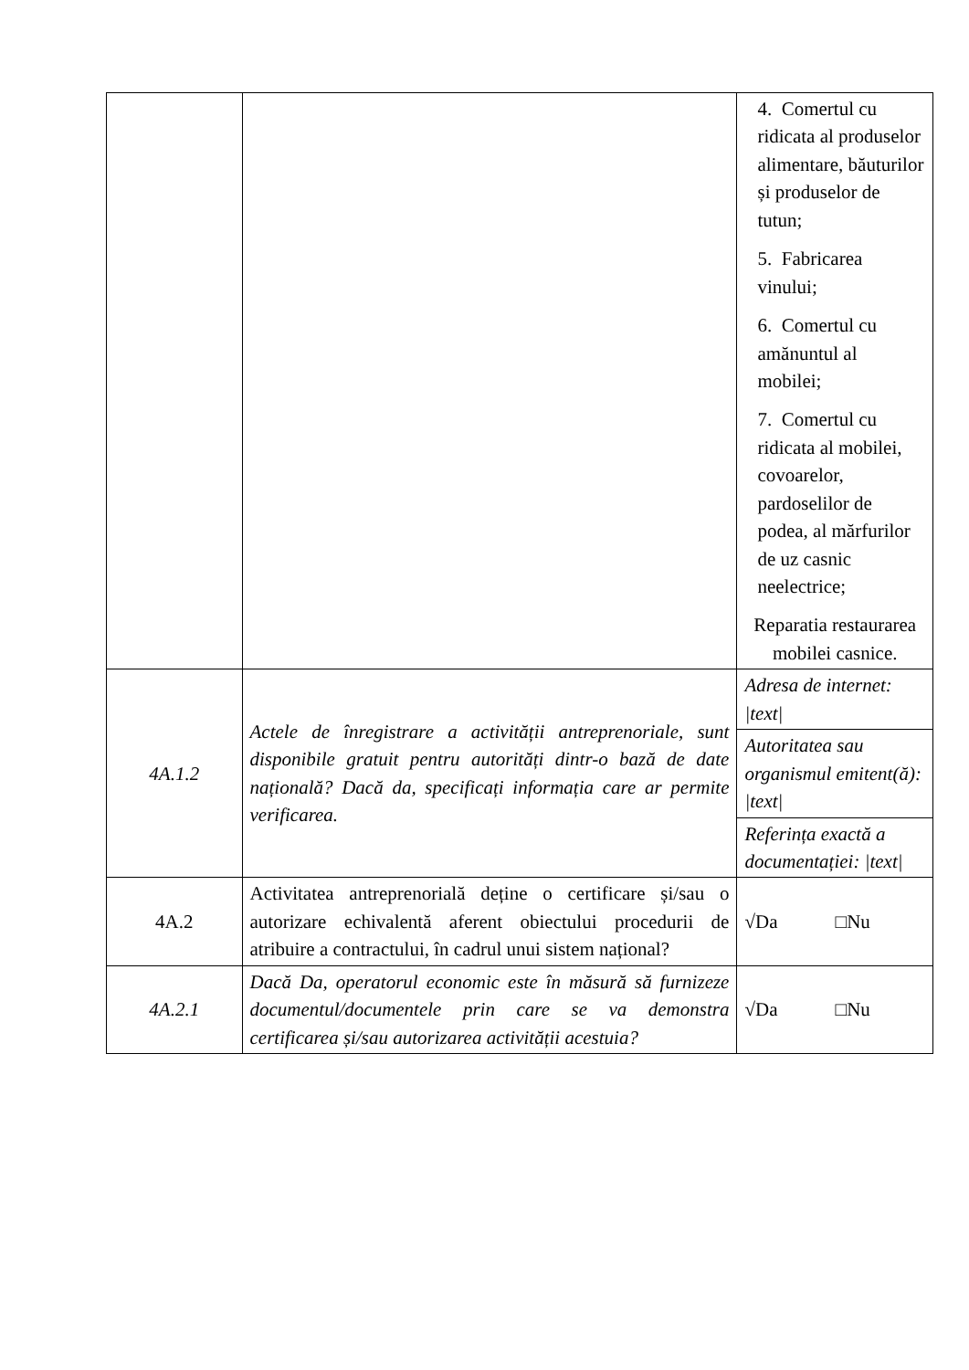| | | 4. Comertul cu ridicata al produselor alimentare, băuturilor și produselor de tutun; 5. Fabricarea vinului; 6. Comertul cu amănuntul al mobilei; 7. Comertul cu ridicata al mobilei, covoarelor, pardoselilor de podea, al mărfurilor de uz casnic neelectrice; Reparatia restaurarea mobilei casnice. |
| 4A.1.2 | Actele de înregistrare a activității antreprenoriale, sunt disponibile gratuit pentru autorități dintr-o bază de date națională? Dacă da, specificați informația care ar permite verificarea. | Adresa de internet: /text/ |
| | | Autoritatea sau organismul emitent(ă): /text/ |
| | | Referința exactă a documentației: /text/ |
| 4A.2 | Activitatea antreprenorială deține o certificare și/sau o autorizare echivalentă aferent obiectului procedurii de atribuire a contractului, în cadrul unui sistem național? | √Da □Nu |
| 4A.2.1 | Dacă Da, operatorul economic este în măsură să furnizeze documentul/documentele prin care se va demonstra certificarea și/sau autorizarea activității acestuia? | √Da □Nu |